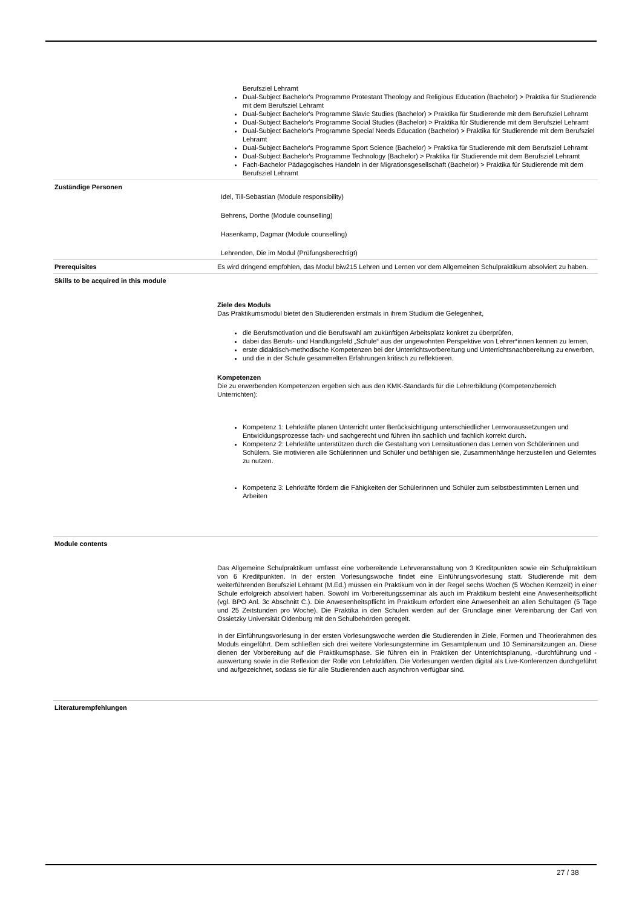| | Berufsziel Lehramt Dual-Subject Bachelor's Programme Protestant Theology and Religious Education (Bachelor) > Praktika für Studierende mit dem Berufsziel Lehramt Dual-Subject Bachelor's Programme Slavic Studies (Bachelor) > Praktika für Studierende mit dem Berufsziel Lehramt Dual-Subject Bachelor's Programme Social Studies (Bachelor) > Praktika für Studierende mit dem Berufsziel Lehramt Dual-Subject Bachelor's Programme Special Needs Education (Bachelor) > Praktika für Studierende mit dem Berufsziel Lehramt Dual-Subject Bachelor's Programme Sport Science (Bachelor) > Praktika für Studierende mit dem Berufsziel Lehramt Dual-Subject Bachelor's Programme Technology (Bachelor) > Praktika für Studierende mit dem Berufsziel Lehramt Fach-Bachelor Pädagogisches Handeln in der Migrationsgesellschaft (Bachelor) > Praktika für Studierende mit dem Berufsziel Lehramt |
| Zuständige Personen | Idel, Till-Sebastian (Module responsibility) Behrens, Dorthe (Module counselling) Hasenkamp, Dagmar (Module counselling) Lehrenden, Die im Modul (Prüfungsberechtigt) |
| Prerequisites | Es wird dringend empfohlen, das Modul biw215 Lehren und Lernen vor dem Allgemeinen Schulpraktikum absolviert zu haben. |
| Skills to be acquired in this module | Ziele des Moduls Das Praktikumsmodul bietet den Studierenden erstmals in ihrem Studium die Gelegenheit, die Berufsmotivation und die Berufswahl am zukünftigen Arbeitsplatz konkret zu überprüfen, dabei das Berufs- und Handlungsfeld „Schule“ aus der ungewohnten Perspektive von Lehrer*innen kennen zu lernen, erste didaktisch-methodische Kompetenzen bei der Unterrichtsvorbereitung und Unterrichtsnachbereitung zu erwerben, und die in der Schule gesammelten Erfahrungen kritisch zu reflektieren. Kompetenzen Die zu erwerbenden Kompetenzen ergeben sich aus den KMK-Standards für die Lehrerbildung (Kompetenzbereich Unterrichten): Kompetenz 1: Lehrkräfte planen Unterricht unter Berücksichtigung unterschiedlicher Lernvoraussetzungen und Entwicklungsprozesse fach- und sachgerecht und führen ihn sachlich und fachlich korrekt durch. Kompetenz 2: Lehrkräfte unterstützen durch die Gestaltung von Lernsituationen das Lernen von Schülerinnen und Schülern. Sie motivieren alle Schülerinnen und Schüler und befähigen sie, Zusammenhänge herzustellen und Gelerntes zu nutzen. Kompetenz 3: Lehrkräfte fördern die Fähigkeiten der Schülerinnen und Schüler zum selbstbestimmten Lernen und Arbeiten |
| Module contents | Das Allgemeine Schulpraktikum umfasst eine vorbereitende Lehrveranstaltung von 3 Kreditpunkten sowie ein Schulpraktikum von 6 Kreditpunkten. In der ersten Vorlesungswoche findet eine Einführungsvorlesung statt. Studierende mit dem weiterführenden Berufsziel Lehramt (M.Ed.) müssen ein Praktikum von in der Regel sechs Wochen (5 Wochen Kernzeit) in einer Schule erfolgreich absolviert haben. Sowohl im Vorbereitungsseminar als auch im Praktikum besteht eine Anwesenheitspflicht (vgl. BPO Anl. 3c Abschnitt C.). Die Anwesenheitspflicht im Praktikum erfordert eine Anwesenheit an allen Schultagen (5 Tage und 25 Zeitstunden pro Woche). Die Praktika in den Schulen werden auf der Grundlage einer Vereinbarung der Carl von Ossietzky Universität Oldenburg mit den Schulbehörden geregelt. In der Einführungsvorlesung in der ersten Vorlesungswoche werden die Studierenden in Ziele, Formen und Theorierahmen des Moduls eingeführt. Dem schließen sich drei weitere Vorlesungstermine im Gesamtplenum und 10 Seminarsitzungen an. Diese dienen der Vorbereitung auf die Praktikumsphase. Sie führen ein in Praktiken der Unterrichtsplanung, -durchführung und -auswertung sowie in die Reflexion der Rolle von Lehrkräften. Die Vorlesungen werden digital als Live-Konferenzen durchgeführt und aufgezeichnet, sodass sie für alle Studierenden auch asynchron verfügbar sind. |
| Literaturempfehlungen | |
27 / 38